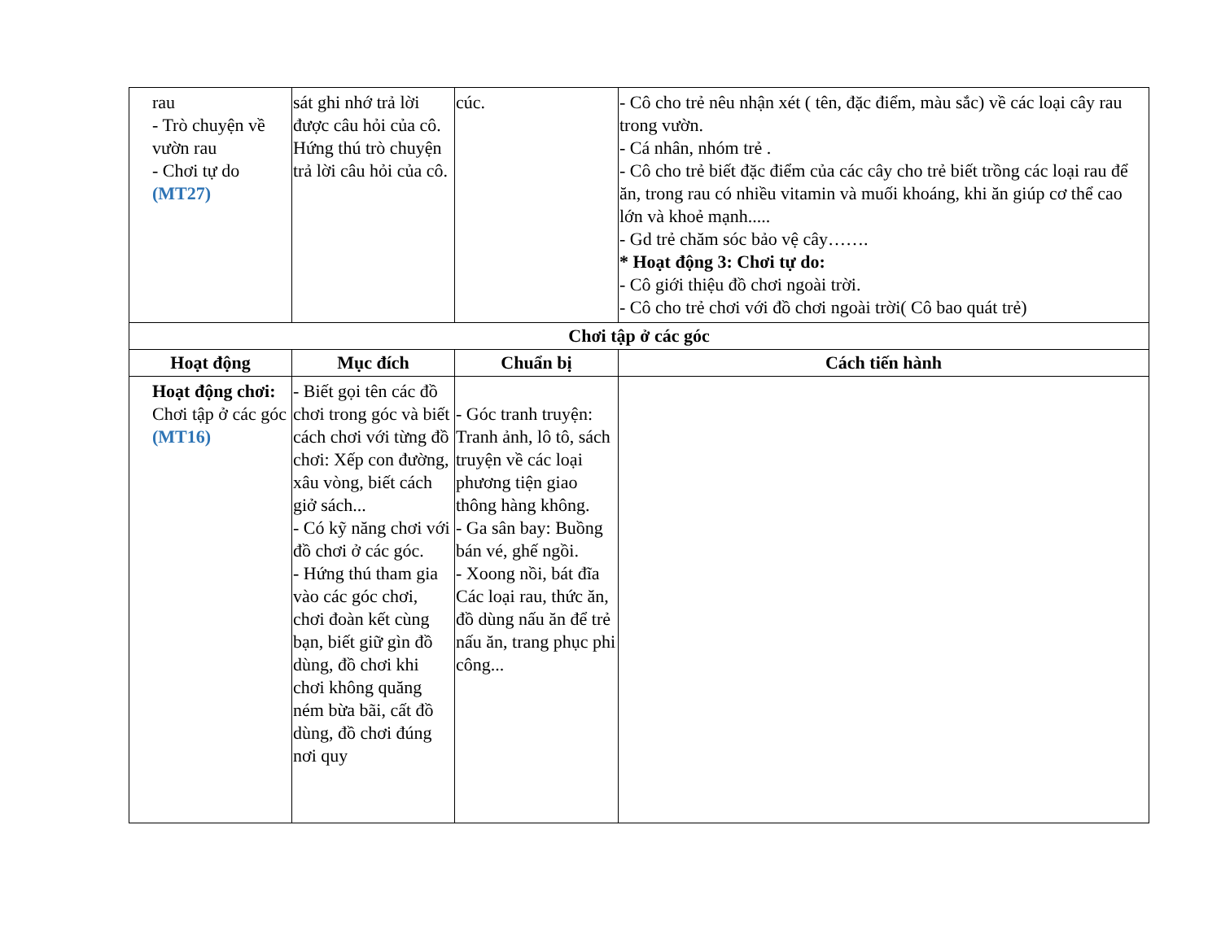| rau - Trò chuyện về vườn rau - Chơi tự do (MT27) | sát ghi nhớ trả lời được câu hỏi của cô. Hứng thú trò chuyện trả lời câu hỏi của cô. | cúc. | - Cô cho trẻ nêu nhận xét ( tên, đặc điểm, màu sắc) về các loại cây rau trong vườn. - Cá nhân, nhóm trẻ . - Cô cho trẻ biết đặc điểm của các cây cho trẻ biết trồng các loại rau để ăn, trong rau có nhiều vitamin và muối khoáng, khi ăn giúp cơ thể cao lớn và khoẻ mạnh..... - Gd trẻ chăm sóc bảo vệ cây……. * Hoạt động 3: Chơi tự do: - Cô giới thiệu đồ chơi ngoài trời. - Cô cho trẻ chơi với đồ chơi ngoài trời( Cô bao quát trẻ) |
| Chơi tập ở các góc | | | |
| Hoạt động | Mục đích | Chuẩn bị | Cách tiến hành |
| Hoạt động chơi: Chơi tập ở các góc (MT16) | - Biết gọi tên các đồ chơi trong góc và biết cách chơi với từng đồ chơi: Xếp con đường, xâu vòng, biết cách giở sách... - Có kỹ năng chơi với đồ chơi ở các góc. - Hứng thú tham gia vào các góc chơi, chơi đoàn kết cùng bạn, biết giữ gìn đồ dùng, đồ chơi khi chơi không quăng ném bừa bãi, cất đồ dùng, đồ chơi đúng nơi quy | - Góc tranh truyện: Tranh ảnh, lô tô, sách truyện về các loại phương tiện giao thông hàng không. - Ga sân bay: Buồng bán vé, ghế ngồi. - Xoong nồi, bát đĩa Các loại rau, thức ăn, đồ dùng nấu ăn để trẻ nấu ăn, trang phục phi công... | |